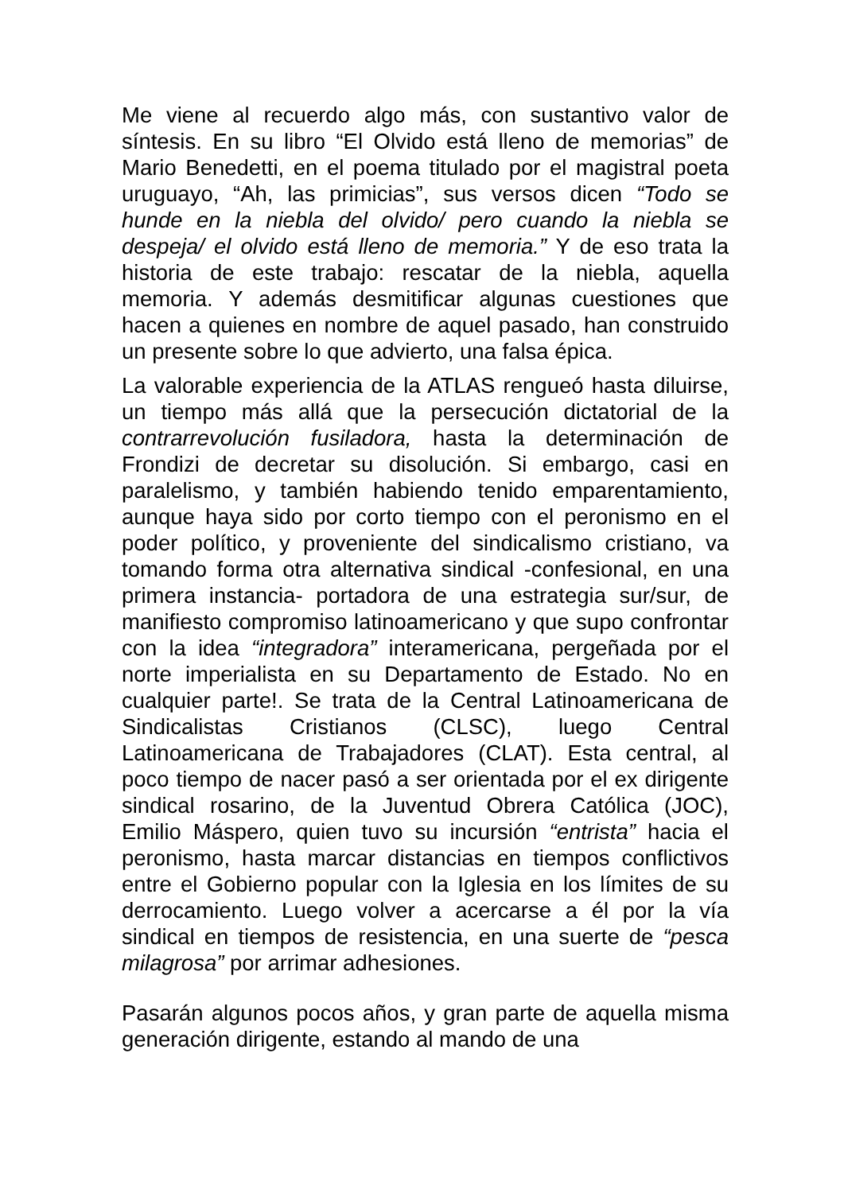Me viene al recuerdo algo más, con sustantivo valor de síntesis. En su libro “El Olvido está lleno de memorias” de Mario Benedetti, en el poema titulado por el magistral poeta uruguayo, “Ah, las primicias”, sus versos dicen “Todo se hunde en la niebla del olvido/ pero cuando la niebla se despeja/ el olvido está lleno de memoria.” Y de eso trata la historia de este trabajo: rescatar de la niebla, aquella memoria. Y además desmitificar algunas cuestiones que hacen a quienes en nombre de aquel pasado, han construido un presente sobre lo que advierto, una falsa épica.
La valorable experiencia de la ATLAS rengueó hasta diluirse, un tiempo más allá que la persecución dictatorial de la contrarrevolución fusiladora, hasta la determinación de Frondizi de decretar su disolución. Si embargo, casi en paralelismo, y también habiendo tenido emparentamiento, aunque haya sido por corto tiempo con el peronismo en el poder político, y proveniente del sindicalismo cristiano, va tomando forma otra alternativa sindical -confesional, en una primera instancia- portadora de una estrategia sur/sur, de manifiesto compromiso latinoamericano y que supo confrontar con la idea “integradora” interamericana, pergeñada por el norte imperialista en su Departamento de Estado. No en cualquier parte!. Se trata de la Central Latinoamericana de Sindicalistas Cristianos (CLSC), luego Central Latinoamericana de Trabajadores (CLAT). Esta central, al poco tiempo de nacer pasó a ser orientada por el ex dirigente sindical rosarino, de la Juventud Obrera Católica (JOC), Emilio Máspero, quien tuvo su incursión “entrista” hacia el peronismo, hasta marcar distancias en tiempos conflictivos entre el Gobierno popular con la Iglesia en los límites de su derrocamiento. Luego volver a acercarse a él por la vía sindical en tiempos de resistencia, en una suerte de “pesca milagrosa” por arrimar adhesiones.
Pasarán algunos pocos años, y gran parte de aquella misma generación dirigente, estando al mando de una